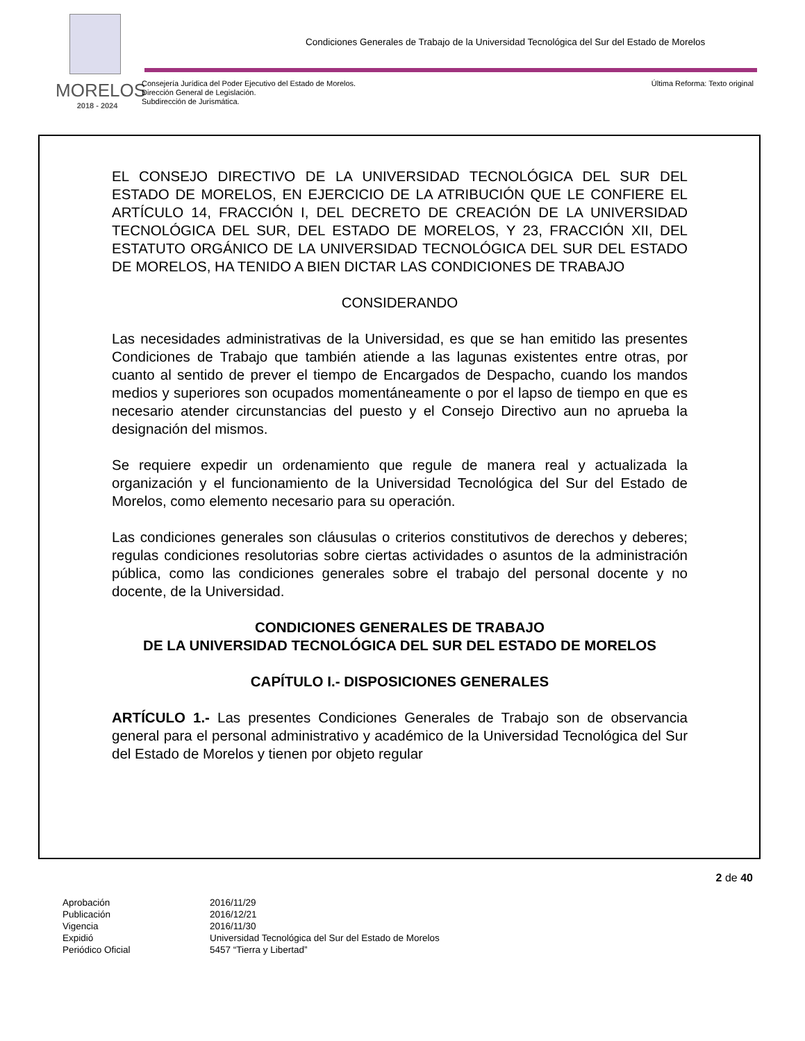MORELOS
2018 - 2024
Condiciones Generales de Trabajo de la Universidad Tecnológica del Sur del Estado de Morelos
Consejería Jurídica del Poder Ejecutivo del Estado de Morelos.
Dirección General de Legislación.
Subdirección de Jurismática.
Última Reforma: Texto original
EL CONSEJO DIRECTIVO DE LA UNIVERSIDAD TECNOLÓGICA DEL SUR DEL ESTADO DE MORELOS, EN EJERCICIO DE LA ATRIBUCIÓN QUE LE CONFIERE EL ARTÍCULO 14, FRACCIÓN I, DEL DECRETO DE CREACIÓN DE LA UNIVERSIDAD TECNOLÓGICA DEL SUR, DEL ESTADO DE MORELOS, Y 23, FRACCIÓN XII, DEL ESTATUTO ORGÁNICO DE LA UNIVERSIDAD TECNOLÓGICA DEL SUR DEL ESTADO DE MORELOS, HA TENIDO A BIEN DICTAR LAS CONDICIONES DE TRABAJO
CONSIDERANDO
Las necesidades administrativas de la Universidad, es que se han emitido las presentes Condiciones de Trabajo que también atiende a las lagunas existentes entre otras, por cuanto al sentido de prever el tiempo de Encargados de Despacho, cuando los mandos medios y superiores son ocupados momentáneamente o por el lapso de tiempo en que es necesario atender circunstancias del puesto y el Consejo Directivo aun no aprueba la designación del mismos.
Se requiere expedir un ordenamiento que regule de manera real y actualizada la organización y el funcionamiento de la Universidad Tecnológica del Sur del Estado de Morelos, como elemento necesario para su operación.
Las condiciones generales son cláusulas o criterios constitutivos de derechos y deberes; regulas condiciones resolutorias sobre ciertas actividades o asuntos de la administración pública, como las condiciones generales sobre el trabajo del personal docente y no docente, de la Universidad.
CONDICIONES GENERALES DE TRABAJO
DE LA UNIVERSIDAD TECNOLÓGICA DEL SUR DEL ESTADO DE MORELOS
CAPÍTULO I.- DISPOSICIONES GENERALES
ARTÍCULO 1.- Las presentes Condiciones Generales de Trabajo son de observancia general para el personal administrativo y académico de la Universidad Tecnológica del Sur del Estado de Morelos y tienen por objeto regular
2 de 40
| Aprobación | 2016/11/29 |
| Publicación | 2016/12/21 |
| Vigencia | 2016/11/30 |
| Expidió | Universidad Tecnológica del Sur del Estado de Morelos |
| Periódico Oficial | 5457 “Tierra y Libertad” |